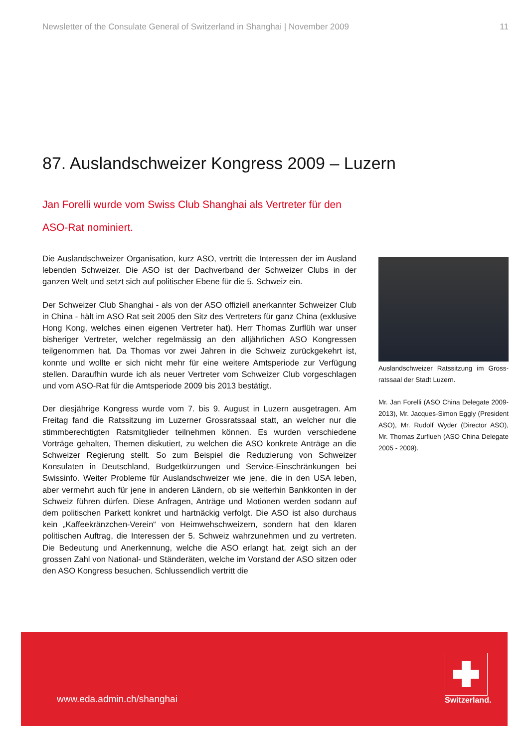Newsletter of the Consulate General of Switzerland in Shanghai | November 2009 11
87. Auslandschweizer Kongress 2009 – Luzern
Jan Forelli wurde vom Swiss Club Shanghai als Vertreter für den ASO-Rat nominiert.
Die Auslandschweizer Organisation, kurz ASO, vertritt die Interessen der im Ausland lebenden Schweizer. Die ASO ist der Dachverband der Schweizer Clubs in der ganzen Welt und setzt sich auf politischer Ebene für die 5. Schweiz ein.
Der Schweizer Club Shanghai - als von der ASO offiziell anerkannter Schweizer Club in China - hält im ASO Rat seit 2005 den Sitz des Vertreters für ganz China (exklusive Hong Kong, welches einen eigenen Vertreter hat). Herr Thomas Zurflüh war unser bisheriger Vertreter, welcher regelmässig an den alljährlichen ASO Kongressen teilgenommen hat. Da Thomas vor zwei Jahren in die Schweiz zurückgekehrt ist, konnte und wollte er sich nicht mehr für eine weitere Amtsperiode zur Verfügung stellen. Daraufhin wurde ich als neuer Vertreter vom Schweizer Club vorgeschlagen und vom ASO-Rat für die Amtsperiode 2009 bis 2013 bestätigt.
Der diesjährige Kongress wurde vom 7. bis 9. August in Luzern ausgetragen. Am Freitag fand die Ratssitzung im Luzerner Grossratssaal statt, an welcher nur die stimmberechtigten Ratsmitglieder teilnehmen können. Es wurden verschiedene Vorträge gehalten, Themen diskutiert, zu welchen die ASO konkrete Anträge an die Schweizer Regierung stellt. So zum Beispiel die Reduzierung von Schweizer Konsulaten in Deutschland, Budgetkürzungen und Service-Einschränkungen bei Swissinfo. Weiter Probleme für Auslandschweizer wie jene, die in den USA leben, aber vermehrt auch für jene in anderen Ländern, ob sie weiterhin Bankkonten in der Schweiz führen dürfen. Diese Anfragen, Anträge und Motionen werden sodann auf dem politischen Parkett konkret und hartnäckig verfolgt. Die ASO ist also durchaus kein „Kaffeekränzchen-Verein“ von Heimwehschweizern, sondern hat den klaren politischen Auftrag, die Interessen der 5. Schweiz wahrzunehmen und zu vertreten. Die Bedeutung und Anerkennung, welche die ASO erlangt hat, zeigt sich an der grossen Zahl von National- und Ständeräten, welche im Vorstand der ASO sitzen oder den ASO Kongress besuchen. Schlussendlich vertritt die
Auslandschweizer Ratssitzung im Gross-ratssaal der Stadt Luzern.
Mr. Jan Forelli (ASO China Delegate 2009-2013), Mr. Jacques-Simon Eggly (President ASO), Mr. Rudolf Wyder (Director ASO), Mr. Thomas Zurflueh (ASO China Delegate 2005 - 2009).
www.eda.admin.ch/shanghai
Switzerland.